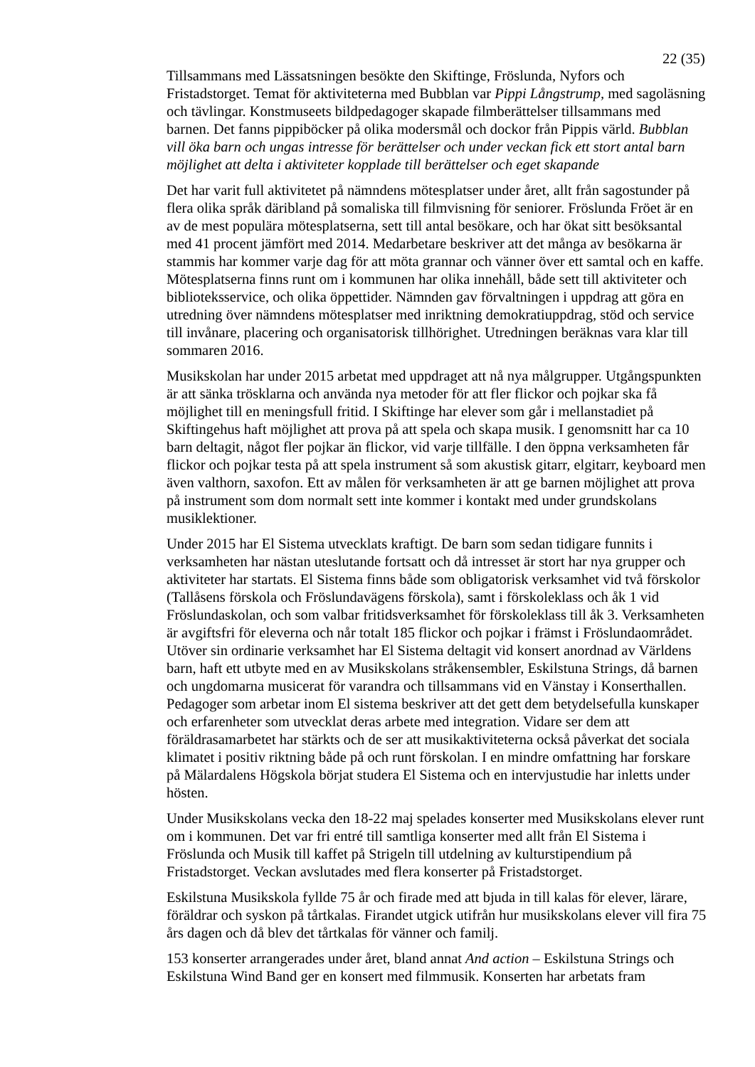22 (35)
Tillsammans med Lässatsningen besökte den Skiftinge, Fröslunda, Nyfors och Fristadstorget. Temat för aktiviteterna med Bubblan var Pippi Långstrump, med sagoläsning och tävlingar. Konstmuseets bildpedagoger skapade filmberättelser tillsammans med barnen. Det fanns pippiböcker på olika modersmål och dockor från Pippis värld. Bubblan vill öka barn och ungas intresse för berättelser och under veckan fick ett stort antal barn möjlighet att delta i aktiviteter kopplade till berättelser och eget skapande
Det har varit full aktivitetet på nämndens mötesplatser under året, allt från sagostunder på flera olika språk däribland på somaliska till filmvisning för seniorer. Fröslunda Fröet är en av de mest populära mötesplatserna, sett till antal besökare, och har ökat sitt besöksantal med 41 procent jämfört med 2014. Medarbetare beskriver att det många av besökarna är stammis har kommer varje dag för att möta grannar och vänner över ett samtal och en kaffe. Mötesplatserna finns runt om i kommunen har olika innehåll, både sett till aktiviteter och biblioteksservice, och olika öppettider. Nämnden gav förvaltningen i uppdrag att göra en utredning över nämndens mötesplatser med inriktning demokratiuppdrag, stöd och service till invånare, placering och organisatorisk tillhörighet. Utredningen beräknas vara klar till sommaren 2016.
Musikskolan har under 2015 arbetat med uppdraget att nå nya målgrupper. Utgångspunkten är att sänka trösklarna och använda nya metoder för att fler flickor och pojkar ska få möjlighet till en meningsfull fritid. I Skiftinge har elever som går i mellanstadiet på Skiftingehus haft möjlighet att prova på att spela och skapa musik. I genomsnitt har ca 10 barn deltagit, något fler pojkar än flickor, vid varje tillfälle. I den öppna verksamheten får flickor och pojkar testa på att spela instrument så som akustisk gitarr, elgitarr, keyboard men även valthorn, saxofon. Ett av målen för verksamheten är att ge barnen möjlighet att prova på instrument som dom normalt sett inte kommer i kontakt med under grundskolans musiklektioner.
Under 2015 har El Sistema utvecklats kraftigt. De barn som sedan tidigare funnits i verksamheten har nästan uteslutande fortsatt och då intresset är stort har nya grupper och aktiviteter har startats. El Sistema finns både som obligatorisk verksamhet vid två förskolor (Tallåsens förskola och Fröslundavägens förskola), samt i förskoleklass och åk 1 vid Fröslundaskolan, och som valbar fritidsverksamhet för förskoleklass till åk 3. Verksamheten är avgiftsfri för eleverna och når totalt 185 flickor och pojkar i främst i Fröslundaområdet. Utöver sin ordinarie verksamhet har El Sistema deltagit vid konsert anordnad av Världens barn, haft ett utbyte med en av Musikskolans stråkensembler, Eskilstuna Strings, då barnen och ungdomarna musicerat för varandra och tillsammans vid en Vänstay i Konserthallen. Pedagoger som arbetar inom El sistema beskriver att det gett dem betydelsefulla kunskaper och erfarenheter som utvecklat deras arbete med integration. Vidare ser dem att föräldrasamarbetet har stärkts och de ser att musikaktiviteterna också påverkat det sociala klimatet i positiv riktning både på och runt förskolan. I en mindre omfattning har forskare på Mälardalens Högskola börjat studera El Sistema och en intervjustudie har inletts under hösten.
Under Musikskolans vecka den 18-22 maj spelades konserter med Musikskolans elever runt om i kommunen. Det var fri entré till samtliga konserter med allt från El Sistema i Fröslunda och Musik till kaffet på Strigeln till utdelning av kulturstipendium på Fristadstorget. Veckan avslutades med flera konserter på Fristadstorget.
Eskilstuna Musikskola fyllde 75 år och firade med att bjuda in till kalas för elever, lärare, föräldrar och syskon på tårtkalas. Firandet utgick utifrån hur musikskolans elever vill fira 75 års dagen och då blev det tårtkalas för vänner och familj.
153 konserter arrangerades under året, bland annat And action – Eskilstuna Strings och Eskilstuna Wind Band ger en konsert med filmmusik. Konserten har arbetats fram